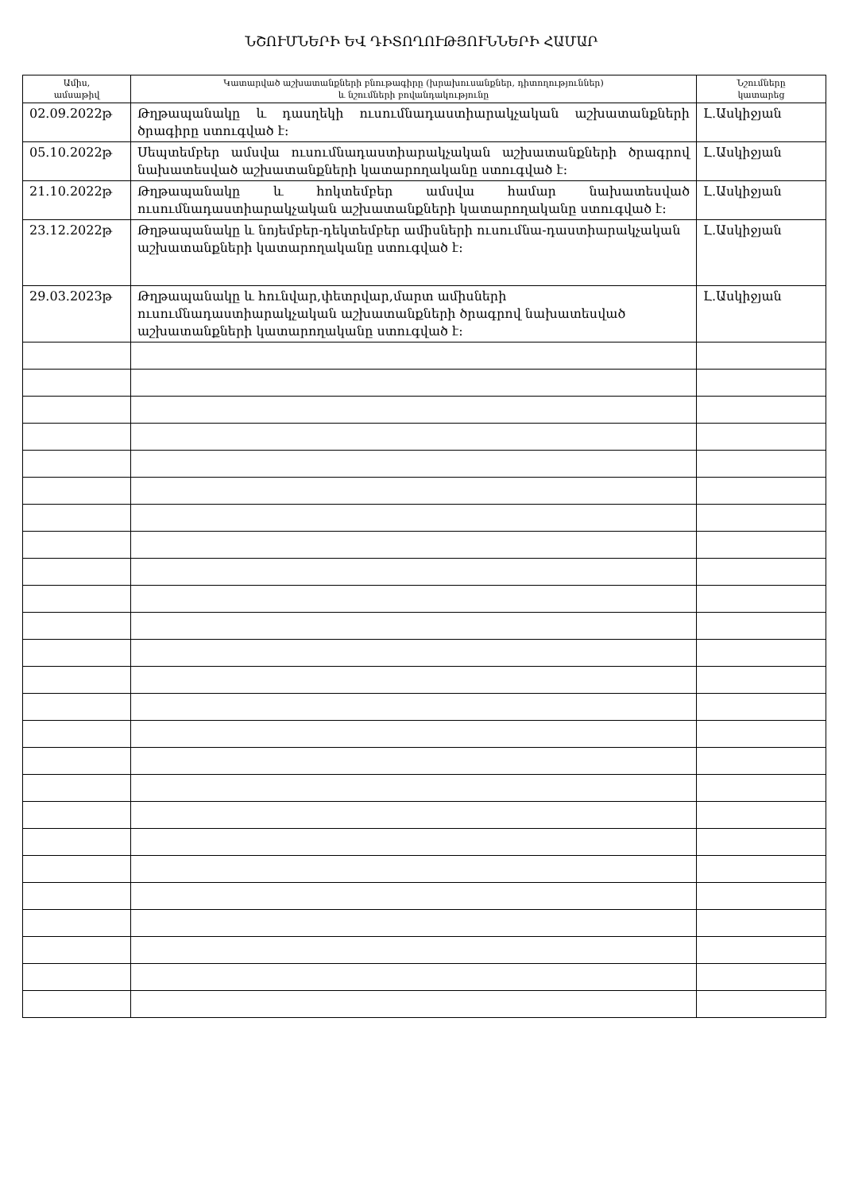ՆՇՈՒՄՆԵՐԻ ԵՎ ԴԻՏՈՂՈՒԹՅՈՒՆՆԵՐԻ ՀԱՄԱՐ
| Ամիս, ամսաթիվ | Կատարված աշխատանքների բնութագիրը (խրախուսանքներ, դիտողություններ) և նշումների բովանդակությունը | Նշումները կատարեց |
| --- | --- | --- |
| 02.09.2022թ | Թղթապանակը և դասղեկի ուսումնադաստիարակչական աշխատանքների ծրագիրը ստուգված է։ | Լ.Ասկիջյան |
| 05.10.2022թ | Սեպտեմբեր ամսվա ուսումնադաստիարակչական աշխատանքների ծրագրով նախատեսված աշխատանքների կատարողականը ստուգված է։ | Լ.Ասկիջյան |
| 21.10.2022թ | Թղթապանակը և հոկտեմբեր ամսվա համար նախատեսված ուսումնադաստիարակչական աշխատանքների կատարողականը ստուգված է։ | Լ.Ասկիջյան |
| 23.12.2022թ | Թղթապանակը և նոյեմբեր-դեկտեմբեր ամիսների ուսումնա-դաստիարակչական աշխատանքների կատարողականը ստուգված է։ | Լ.Ասկիջյան |
| 29.03.2023թ | Թղթապանակը և հունվար,փետրվար,մարտ ամիսների ուսումնադաստիարակչական աշխատանքների ծրագրով նախատեսված աշխատանքների կատարողականը ստուգված է։ | Լ.Ասկիջյան |